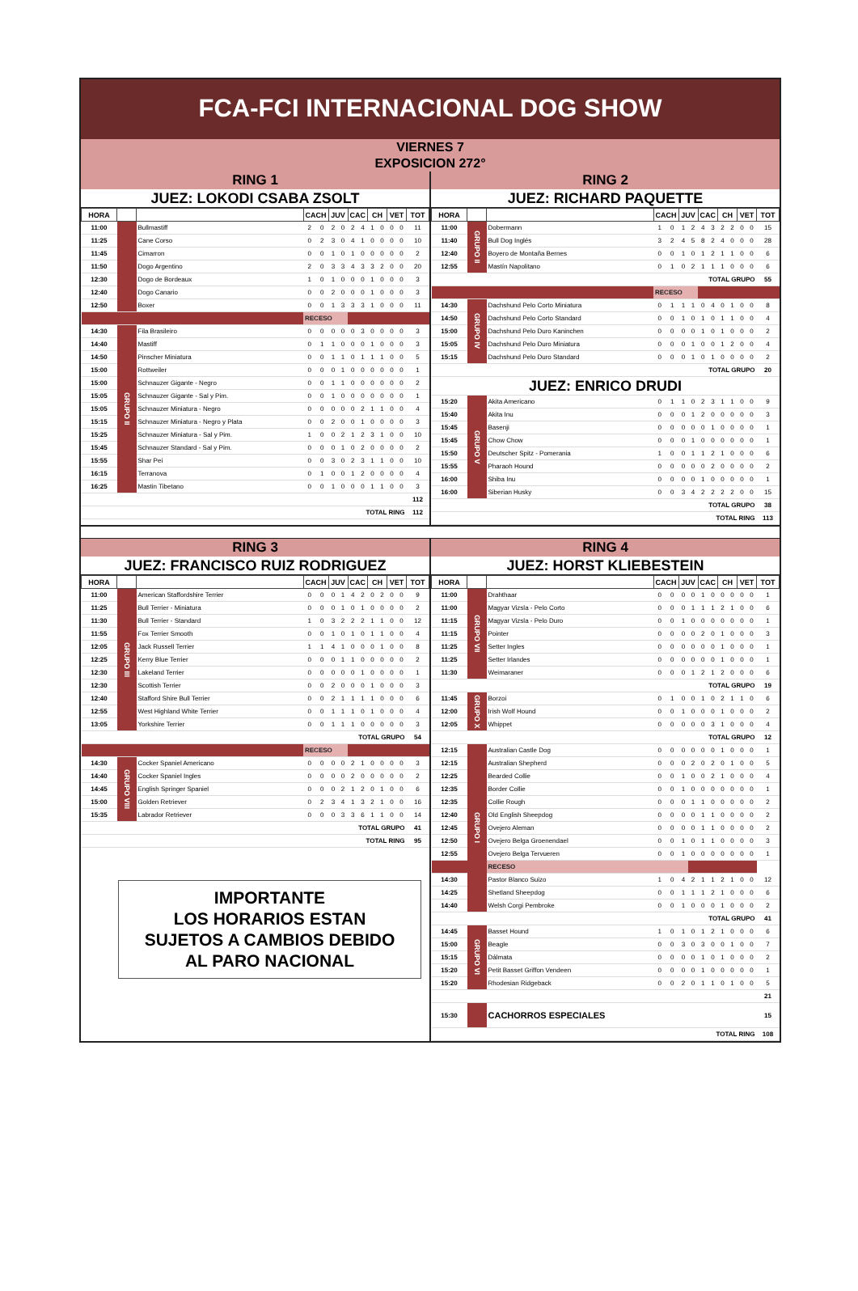FCA-FCI INTERNACIONAL DOG SHOW
VIERNES 7
EXPOSICION 272°
RING 1
JUEZ: LOKODI CSABA ZSOLT
| HORA | | | CACH | | JUV | | CAC | | CH | | VET | | TOT |
| --- | --- | --- | --- | --- | --- | --- | --- | --- | --- | --- | --- | --- | --- |
| 11:00 | | Bullmastiff | 2 | 0 | 2 | 0 | 2 | 4 | 1 | 0 | 0 | 0 | 11 |
| 11:25 | | Cane Corso | 0 | 2 | 3 | 0 | 4 | 1 | 0 | 0 | 0 | 0 | 10 |
| 11:45 | | Cimarron | 0 | 0 | 1 | 0 | 1 | 0 | 0 | 0 | 0 | 0 | 2 |
| 11:50 | | Dogo Argentino | 2 | 0 | 3 | 3 | 4 | 3 | 3 | 2 | 0 | 0 | 20 |
| 12:30 | | Dogo de Bordeaux | 1 | 0 | 1 | 0 | 0 | 0 | 1 | 0 | 0 | 0 | 3 |
| 12:40 | | Dogo Canario | 0 | 0 | 2 | 0 | 0 | 0 | 1 | 0 | 0 | 0 | 3 |
| 12:50 | | Boxer | 0 | 0 | 1 | 3 | 3 | 3 | 1 | 0 | 0 | 0 | 11 |
| | | | RECESO | | | | | | | | | | |
| 14:30 | GRUPO II | Fila Brasileiro | 0 | 0 | 0 | 0 | 0 | 3 | 0 | 0 | 0 | 0 | 3 |
| 14:40 | | Mastiff | 0 | 1 | 1 | 0 | 0 | 0 | 1 | 0 | 0 | 0 | 3 |
| 14:50 | | Pinscher Miniatura | 0 | 0 | 1 | 1 | 0 | 1 | 1 | 1 | 0 | 0 | 5 |
| 15:00 | | Rottweiler | 0 | 0 | 0 | 1 | 0 | 0 | 0 | 0 | 0 | 0 | 1 |
| 15:00 | | Schnauzer Gigante - Negro | 0 | 0 | 1 | 1 | 0 | 0 | 0 | 0 | 0 | 0 | 2 |
| 15:05 | | Schnauzer Gigante - Sal y Pim. | 0 | 0 | 1 | 0 | 0 | 0 | 0 | 0 | 0 | 0 | 1 |
| 15:05 | | Schnauzer Miniatura - Negro | 0 | 0 | 0 | 0 | 0 | 2 | 1 | 1 | 0 | 0 | 4 |
| 15:15 | | Schnauzer Miniatura - Negro y Plata | 0 | 0 | 2 | 0 | 0 | 1 | 0 | 0 | 0 | 0 | 3 |
| 15:25 | | Schnauzer Miniatura - Sal y Pim. | 1 | 0 | 0 | 2 | 1 | 2 | 3 | 1 | 0 | 0 | 10 |
| 15:45 | | Schnauzer Standard - Sal y Pim. | 0 | 0 | 0 | 1 | 0 | 2 | 0 | 0 | 0 | 0 | 2 |
| 15:55 | | Shar Pei | 0 | 0 | 3 | 0 | 2 | 3 | 1 | 1 | 0 | 0 | 10 |
| 16:15 | | Terranova | 0 | 1 | 0 | 0 | 1 | 2 | 0 | 0 | 0 | 0 | 4 |
| 16:25 | | Mastin Tibetano | 0 | 0 | 1 | 0 | 0 | 0 | 1 | 1 | 0 | 0 | 3 |
| | | | | | | | | | | | | | 112 |
| TOTAL RING | | | | | | | | | | | | | 112 |
RING 2
JUEZ: RICHARD PAQUETTE
| HORA | | | CACH | | JUV | | CAC | | CH | | VET | | TOT |
| --- | --- | --- | --- | --- | --- | --- | --- | --- | --- | --- | --- | --- | --- |
| 11:00 | GRUPO II | Dobermann | 1 | 0 | 1 | 2 | 4 | 3 | 2 | 2 | 0 | 0 | 15 |
| 11:40 | | Bull Dog Inglés | 3 | 2 | 4 | 5 | 8 | 2 | 4 | 0 | 0 | 0 | 28 |
| 12:40 | | Boyero de Montaña Bernes | 0 | 0 | 1 | 0 | 1 | 2 | 1 | 1 | 0 | 0 | 6 |
| 12:55 | | Mastín Napolitano | 0 | 1 | 0 | 2 | 1 | 1 | 1 | 0 | 0 | 0 | 6 |
| TOTAL GRUPO | | | | | | | | | | | | | 55 |
| | | | RECESO | | | | | | | | | | |
| 14:30 | GRUPO IV | Dachshund Pelo Corto Miniatura | 0 | 1 | 1 | 1 | 0 | 4 | 0 | 1 | 0 | 0 | 8 |
| 14:50 | | Dachshund Pelo Corto Standard | 0 | 0 | 1 | 0 | 1 | 0 | 1 | 1 | 0 | 0 | 4 |
| 15:00 | | Dachshund Pelo Duro Kaninchen | 0 | 0 | 0 | 0 | 1 | 0 | 1 | 0 | 0 | 0 | 2 |
| 15:05 | | Dachshund Pelo Duro Miniatura | 0 | 0 | 0 | 1 | 0 | 0 | 1 | 2 | 0 | 0 | 4 |
| 15:15 | | Dachshund Pelo Duro Standard | 0 | 0 | 0 | 1 | 0 | 1 | 0 | 0 | 0 | 0 | 2 |
| TOTAL GRUPO | | | | | | | | | | | | | 20 |
| JUEZ: ENRICO DRUDI | | | | | | | | | | | | | |
| 15:20 | GRUPO V | Akita Americano | 0 | 1 | 1 | 0 | 2 | 3 | 1 | 1 | 0 | 0 | 9 |
| 15:40 | | Akita Inu | 0 | 0 | 0 | 1 | 2 | 0 | 0 | 0 | 0 | 0 | 3 |
| 15:45 | | Basenji | 0 | 0 | 0 | 0 | 0 | 1 | 0 | 0 | 0 | 0 | 1 |
| 15:45 | | Chow Chow | 0 | 0 | 0 | 1 | 0 | 0 | 0 | 0 | 0 | 0 | 1 |
| 15:50 | | Deutscher Spitz - Pomerania | 1 | 0 | 0 | 1 | 1 | 2 | 1 | 0 | 0 | 0 | 6 |
| 15:55 | | Pharaoh Hound | 0 | 0 | 0 | 0 | 0 | 2 | 0 | 0 | 0 | 0 | 2 |
| 16:00 | | Shiba Inu | 0 | 0 | 0 | 0 | 1 | 0 | 0 | 0 | 0 | 0 | 1 |
| 16:00 | | Siberian Husky | 0 | 0 | 3 | 4 | 2 | 2 | 2 | 2 | 0 | 0 | 15 |
| TOTAL GRUPO | | | | | | | | | | | | | 38 |
| TOTAL RING | | | | | | | | | | | | | 113 |
RING 3
JUEZ: FRANCISCO RUIZ RODRIGUEZ
| HORA | | | CACH | | JUV | | CAC | | CH | | VET | | TOT |
| --- | --- | --- | --- | --- | --- | --- | --- | --- | --- | --- | --- | --- | --- |
| 11:00 | GRUPO III | American Staffordshire Terrier | 0 | 0 | 0 | 1 | 4 | 2 | 0 | 2 | 0 | 0 | 9 |
| 11:25 | | Bull Terrier - Miniatura | 0 | 0 | 0 | 1 | 0 | 1 | 0 | 0 | 0 | 0 | 2 |
| 11:30 | | Bull Terrier - Standard | 1 | 0 | 3 | 2 | 2 | 2 | 1 | 1 | 0 | 0 | 12 |
| 11:55 | | Fox Terrier Smooth | 0 | 0 | 1 | 0 | 1 | 0 | 1 | 1 | 0 | 0 | 4 |
| 12:05 | | Jack Russell Terrier | 1 | 1 | 4 | 1 | 0 | 0 | 0 | 1 | 0 | 0 | 8 |
| 12:25 | | Kerry Blue Terrier | 0 | 0 | 0 | 1 | 1 | 0 | 0 | 0 | 0 | 0 | 2 |
| 12:30 | | Lakeland Terrier | 0 | 0 | 0 | 0 | 0 | 1 | 0 | 0 | 0 | 0 | 1 |
| 12:30 | | Scottish Terrier | 0 | 0 | 2 | 0 | 0 | 0 | 1 | 0 | 0 | 0 | 3 |
| 12:40 | | Stafford Shire Bull Terrier | 0 | 0 | 2 | 1 | 1 | 1 | 1 | 0 | 0 | 0 | 6 |
| 12:55 | | West Highland White Terrier | 0 | 0 | 1 | 1 | 1 | 0 | 1 | 0 | 0 | 0 | 4 |
| 13:05 | | Yorkshire Terrier | 0 | 0 | 1 | 1 | 1 | 0 | 0 | 0 | 0 | 0 | 3 |
| TOTAL GRUPO | | | | | | | | | | | | | 54 |
| | | | RECESO | | | | | | | | | | |
| 14:30 | GRUPO VIII | Cocker Spaniel Americano | 0 | 0 | 0 | 0 | 2 | 1 | 0 | 0 | 0 | 0 | 3 |
| 14:40 | | Cocker Spaniel Ingles | 0 | 0 | 0 | 0 | 2 | 0 | 0 | 0 | 0 | 0 | 2 |
| 14:45 | | English Springer Spaniel | 0 | 0 | 0 | 2 | 1 | 2 | 0 | 1 | 0 | 0 | 6 |
| 15:00 | | Golden Retriever | 0 | 2 | 3 | 4 | 1 | 3 | 2 | 1 | 0 | 0 | 16 |
| 15:35 | | Labrador Retriever | 0 | 0 | 0 | 3 | 3 | 6 | 1 | 1 | 0 | 0 | 14 |
| TOTAL GRUPO | | | | | | | | | | | | | 41 |
| TOTAL RING | | | | | | | | | | | | | 95 |
IMPORTANTE
LOS HORARIOS ESTAN
SUJETOS A CAMBIOS DEBIDO
AL PARO NACIONAL
RING 4
JUEZ: HORST KLIEBESTEIN
| HORA | | | CACH | | JUV | | CAC | | CH | | VET | | TOT |
| --- | --- | --- | --- | --- | --- | --- | --- | --- | --- | --- | --- | --- | --- |
| 11:00 | GRUPO VII | Drahthaar | 0 | 0 | 0 | 0 | 1 | 0 | 0 | 0 | 0 | 0 | 1 |
| 11:00 | | Magyar Vizsla - Pelo Corto | 0 | 0 | 0 | 1 | 1 | 1 | 2 | 1 | 0 | 0 | 6 |
| 11:15 | | Magyar Vizsla - Pelo Duro | 0 | 0 | 1 | 0 | 0 | 0 | 0 | 0 | 0 | 0 | 1 |
| 11:15 | | Pointer | 0 | 0 | 0 | 0 | 2 | 0 | 1 | 0 | 0 | 0 | 3 |
| 11:25 | | Setter Ingles | 0 | 0 | 0 | 0 | 0 | 0 | 1 | 0 | 0 | 0 | 1 |
| 11:25 | | Setter Irlandes | 0 | 0 | 0 | 0 | 0 | 0 | 1 | 0 | 0 | 0 | 1 |
| 11:30 | | Weimaraner | 0 | 0 | 0 | 1 | 2 | 1 | 2 | 0 | 0 | 0 | 6 |
| TOTAL GRUPO | | | | | | | | | | | | | 19 |
| 11:45 | GRUPO X | Borzoi | 0 | 1 | 0 | 0 | 1 | 0 | 2 | 1 | 1 | 0 | 6 |
| 12:00 | | Irish Wolf Hound | 0 | 0 | 1 | 0 | 0 | 0 | 1 | 0 | 0 | 0 | 2 |
| 12:05 | | Whippet | 0 | 0 | 0 | 0 | 0 | 3 | 1 | 0 | 0 | 0 | 4 |
| TOTAL GRUPO | | | | | | | | | | | | | 12 |
| 12:15 | GRUPO I | Australian Castle Dog | 0 | 0 | 0 | 0 | 0 | 0 | 1 | 0 | 0 | 0 | 1 |
| 12:15 | | Australian Shepherd | 0 | 0 | 0 | 2 | 0 | 2 | 0 | 1 | 0 | 0 | 5 |
| 12:25 | | Bearded Collie | 0 | 0 | 1 | 0 | 0 | 2 | 1 | 0 | 0 | 0 | 4 |
| 12:35 | | Border Collie | 0 | 0 | 1 | 0 | 0 | 0 | 0 | 0 | 0 | 0 | 1 |
| 12:35 | | Collie Rough | 0 | 0 | 0 | 1 | 1 | 0 | 0 | 0 | 0 | 0 | 2 |
| 12:40 | | Old English Sheepdog | 0 | 0 | 0 | 0 | 1 | 1 | 0 | 0 | 0 | 0 | 2 |
| 12:45 | | Ovejero Aleman | 0 | 0 | 0 | 0 | 1 | 1 | 0 | 0 | 0 | 0 | 2 |
| 12:50 | | Ovejero Belga Groenendael | 0 | 0 | 1 | 0 | 1 | 1 | 0 | 0 | 0 | 0 | 3 |
| 12:55 | | Ovejero Belga Tervueren | 0 | 0 | 1 | 0 | 0 | 0 | 0 | 0 | 0 | 0 | 1 |
| | | RECESO | | | | | | | | | | | |
| 14:30 | | Pastor Blanco Suizo | 1 | 0 | 4 | 2 | 1 | 1 | 2 | 1 | 0 | 0 | 12 |
| 14:25 | | Shetland Sheepdog | 0 | 0 | 1 | 1 | 1 | 2 | 1 | 0 | 0 | 0 | 6 |
| 14:40 | | Welsh Corgi Pembroke | 0 | 0 | 1 | 0 | 0 | 0 | 1 | 0 | 0 | 0 | 2 |
| TOTAL GRUPO | | | | | | | | | | | | | 41 |
| 14:45 | GRUPO VI | Basset Hound | 1 | 0 | 1 | 0 | 1 | 2 | 1 | 0 | 0 | 0 | 6 |
| 15:00 | | Beagle | 0 | 0 | 3 | 0 | 3 | 0 | 0 | 1 | 0 | 0 | 7 |
| 15:15 | | Dálmata | 0 | 0 | 0 | 0 | 1 | 0 | 1 | 0 | 0 | 0 | 2 |
| 15:20 | | Petit Basset Griffon Vendeen | 0 | 0 | 0 | 0 | 1 | 0 | 0 | 0 | 0 | 0 | 1 |
| 15:20 | | Rhodesian Ridgeback | 0 | 0 | 2 | 0 | 1 | 1 | 0 | 1 | 0 | 0 | 5 |
| | | | | | | | | | | | | | 21 |
| 15:30 | | CACHORROS ESPECIALES | | | | | | | | | | | 15 |
| TOTAL RING | | | | | | | | | | | | | 108 |